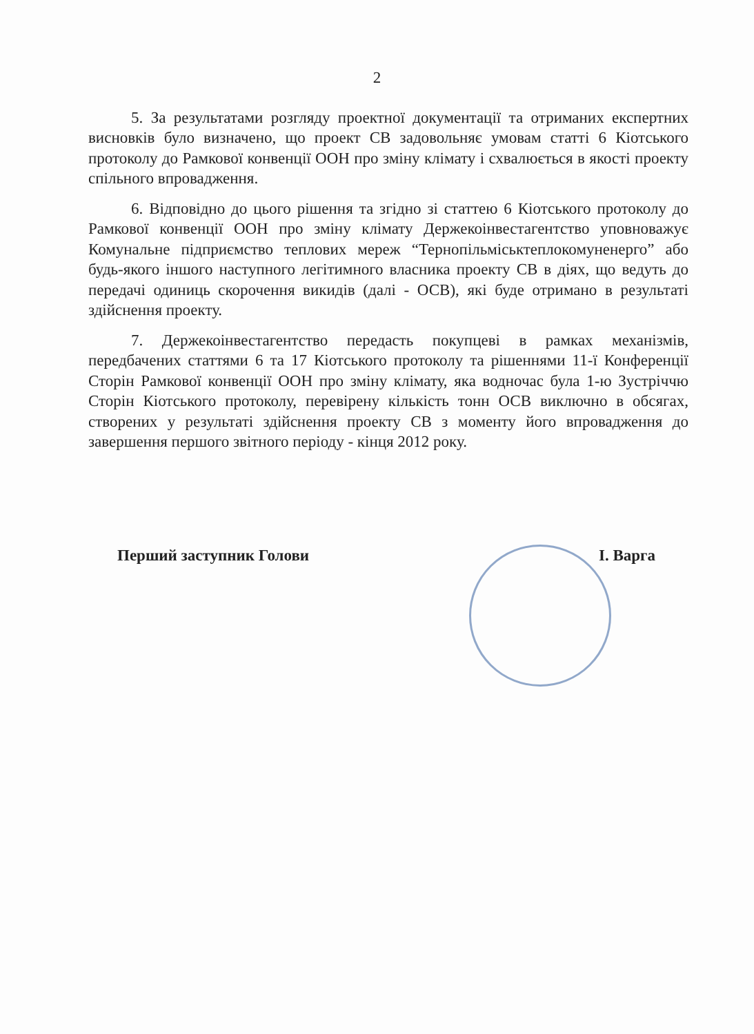2
5. За результатами розгляду проектної документації та отриманих експертних висновків було визначено, що проект СВ задовольняє умовам статті 6 Кіотського протоколу до Рамкової конвенції ООН про зміну клімату і схвалюється в якості проекту спільного впровадження.
6. Відповідно до цього рішення та згідно зі статтею 6 Кіотського протоколу до Рамкової конвенції ООН про зміну клімату Держекоінвестагентство уповноважує Комунальне підприємство теплових мереж “Тернопільміськтеплокомуненерго” або будь-якого іншого наступного легітимного власника проекту СВ в діях, що ведуть до передачі одиниць скорочення викидів (далі - ОСВ), які буде отримано в результаті здійснення проекту.
7. Держекоінвестагентство передасть покупцеві в рамках механізмів, передбачених статтями 6 та 17 Кіотського протоколу та рішеннями 11-ї Конференції Сторін Рамкової конвенції ООН про зміну клімату, яка водночас була 1-ю Зустріччю Сторін Кіотського протоколу, перевірену кількість тонн ОСВ виключно в обсягах, створених у результаті здійснення проекту СВ з моменту його впровадження до завершення першого звітного періоду - кінця 2012 року.
Перший заступник Голови І. Варга